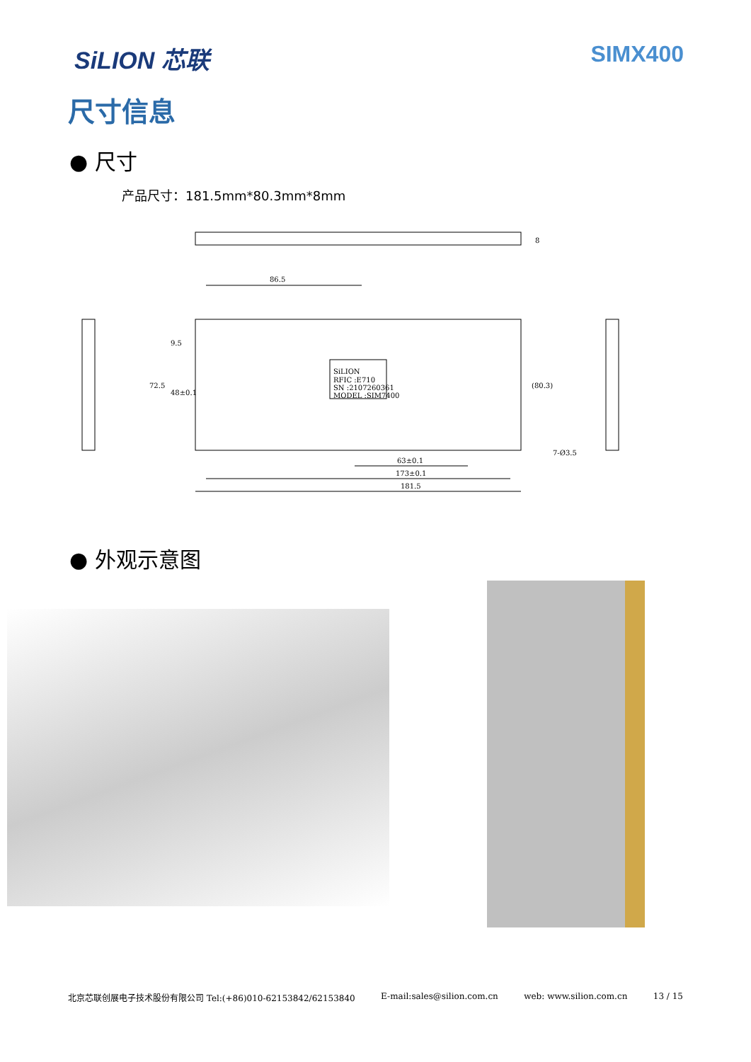SiLION 芯联 SIMX400
尺寸信息
● 尺寸
产品尺寸：181.5mm*80.3mm*8mm
86.5
8
72.5
48±0.1
9.5
(80.3)
63±0.1
173±0.1
181.5
7-Ø3.5
SiLION
RFIC :E710
SN :2107260361
MODEL :SIM7400
● 外观示意图
北京芯联创展电子技术股份有限公司 Tel:(+86)010-62153842/62153840 E-mail:sales@silion.com.cn web: www.silion.com.cn 13 / 15